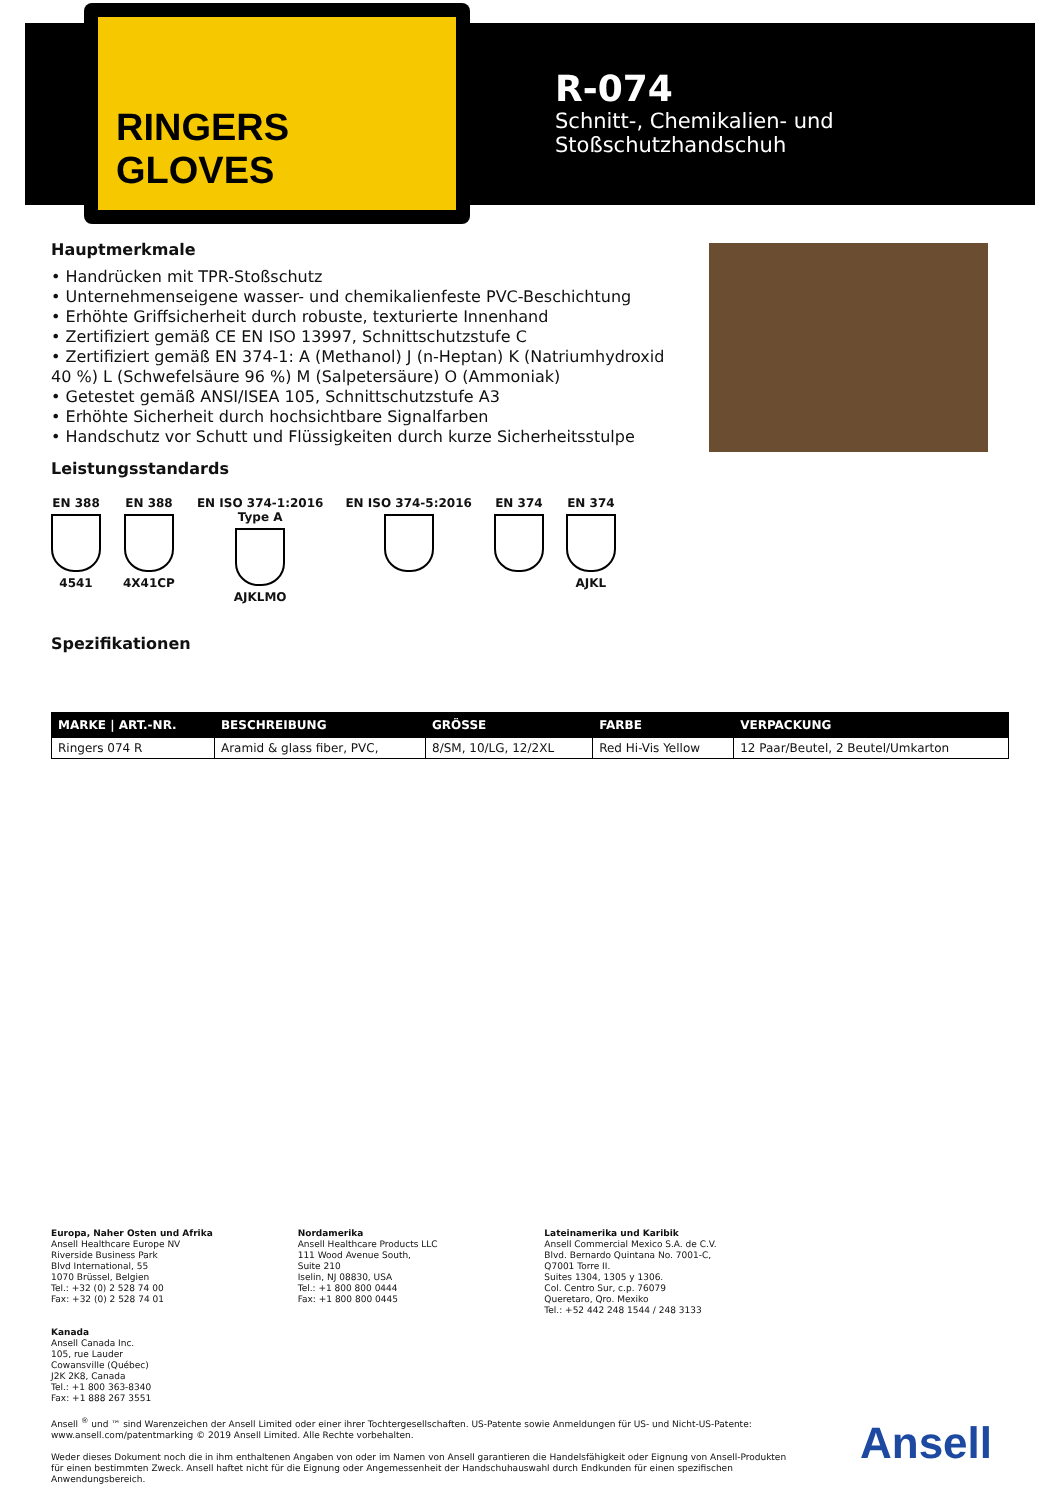RINGERS GLOVES
R-074
Schnitt-, Chemikalien- und
Stoßschutzhandschuh
Hauptmerkmale
• Handrücken mit TPR-Stoßschutz
• Unternehmenseigene wasser- und chemikalienfeste PVC-Beschichtung
• Erhöhte Griffsicherheit durch robuste, texturierte Innenhand
• Zertifiziert gemäß CE EN ISO 13997, Schnittschutzstufe C
• Zertifiziert gemäß EN 374-1: A (Methanol) J (n-Heptan) K (Natriumhydroxid 40 %) L (Schwefelsäure 96 %) M (Salpetersäure) O (Ammoniak)
• Getestet gemäß ANSI/ISEA 105, Schnittschutzstufe A3
• Erhöhte Sicherheit durch hochsichtbare Signalfarben
• Handschutz vor Schutt und Flüssigkeiten durch kurze Sicherheitsstulpe
Leistungsstandards
EN 388
4541
EN 388
4X41CP
EN ISO 374-1:2016
Type A
AJKLMO
EN ISO 374-5:2016 EN 374 EN 374
AJKL
Spezifikationen
| MARKE / ART.-NR. | BESCHREIBUNG | GRÖSSE | FARBE | VERPACKUNG |
| --- | --- | --- | --- | --- |
| Ringers 074 R | Aramid & glass fiber, PVC, | 8/SM, 10/LG, 12/2XL | Red Hi-Vis Yellow | 12 Paar/Beutel, 2 Beutel/Umkarton |
Europa, Naher Osten und Afrika
Ansell Healthcare Europe NV
Riverside Business Park
Blvd International, 55
1070 Brüssel, Belgien
Tel.: +32 (0) 2 528 74 00
Fax: +32 (0) 2 528 74 01
Nordamerika
Ansell Healthcare Products LLC
111 Wood Avenue South,
Suite 210
Iselin, NJ 08830, USA
Tel.: +1 800 800 0444
Fax: +1 800 800 0445
Lateinamerika und Karibik
Ansell Commercial Mexico S.A. de C.V.
Blvd. Bernardo Quintana No. 7001-C,
Q7001 Torre II.
Suites 1304, 1305 y 1306.
Col. Centro Sur, c.p. 76079
Queretaro, Qro. Mexiko
Tel.: +52 442 248 1544 / 248 3133
Kanada
Ansell Canada Inc.
105, rue Lauder
Cowansville (Québec)
J2K 2K8, Canada
Tel.: +1 800 363-8340
Fax: +1 888 267 3551
Ansell <sup>®</sup> und ™ sind Warenzeichen der Ansell Limited oder einer ihrer Tochtergesellschaften. US-Patente sowie Anmeldungen für US- und Nicht-US-Patente: www.ansell.com/patentmarking © 2019 Ansell Limited. Alle Rechte vorbehalten.
Weder dieses Dokument noch die in ihm enthaltenen Angaben von oder im Namen von Ansell garantieren die Handelsfähigkeit oder Eignung von Ansell-Produkten für einen bestimmten Zweck. Ansell haftet nicht für die Eignung oder Angemessenheit der Handschuhauswahl durch Endkunden für einen spezifischen Anwendungsbereich.
Ansell